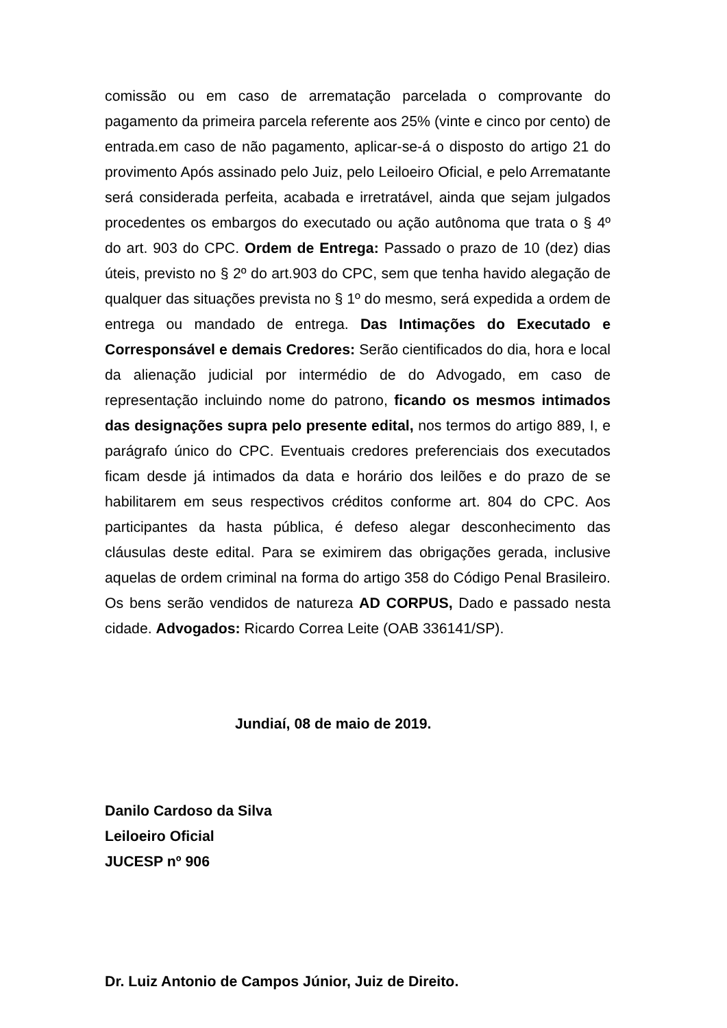comissão ou em caso de arrematação parcelada o comprovante do pagamento da primeira parcela referente aos 25% (vinte e cinco por cento) de entrada.em caso de não pagamento, aplicar-se-á o disposto do artigo 21 do provimento Após assinado pelo Juiz, pelo Leiloeiro Oficial, e pelo Arrematante será considerada perfeita, acabada e irretratável, ainda que sejam julgados procedentes os embargos do executado ou ação autônoma que trata o § 4º do art. 903 do CPC. Ordem de Entrega: Passado o prazo de 10 (dez) dias úteis, previsto no § 2º do art.903 do CPC, sem que tenha havido alegação de qualquer das situações prevista no § 1º do mesmo, será expedida a ordem de entrega ou mandado de entrega. Das Intimações do Executado e Corresponsável e demais Credores: Serão cientificados do dia, hora e local da alienação judicial por intermédio de do Advogado, em caso de representação incluindo nome do patrono, ficando os mesmos intimados das designações supra pelo presente edital, nos termos do artigo 889, I, e parágrafo único do CPC. Eventuais credores preferenciais dos executados ficam desde já intimados da data e horário dos leilões e do prazo de se habilitarem em seus respectivos créditos conforme art. 804 do CPC. Aos participantes da hasta pública, é defeso alegar desconhecimento das cláusulas deste edital. Para se eximirem das obrigações gerada, inclusive aquelas de ordem criminal na forma do artigo 358 do Código Penal Brasileiro. Os bens serão vendidos de natureza AD CORPUS, Dado e passado nesta cidade. Advogados: Ricardo Correa Leite (OAB 336141/SP).
Jundiaí, 08 de maio de 2019.
Danilo Cardoso da Silva
Leiloeiro Oficial
JUCESP nº 906
Dr. Luiz Antonio de Campos Júnior, Juiz de Direito.